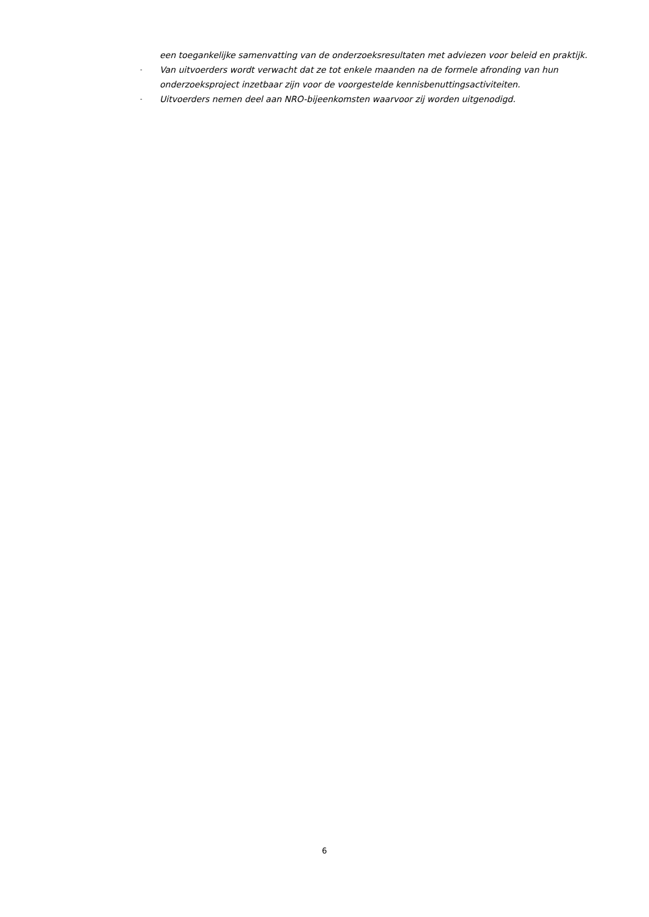een toegankelijke samenvatting van de onderzoeksresultaten met adviezen voor beleid en praktijk.
-
Van uitvoerders wordt verwacht dat ze tot enkele maanden na de formele afronding van hun onderzoeksproject inzetbaar zijn voor de voorgestelde kennisbenuttingsactiviteiten.
-
Uitvoerders nemen deel aan NRO-bijeenkomsten waarvoor zij worden uitgenodigd.
6